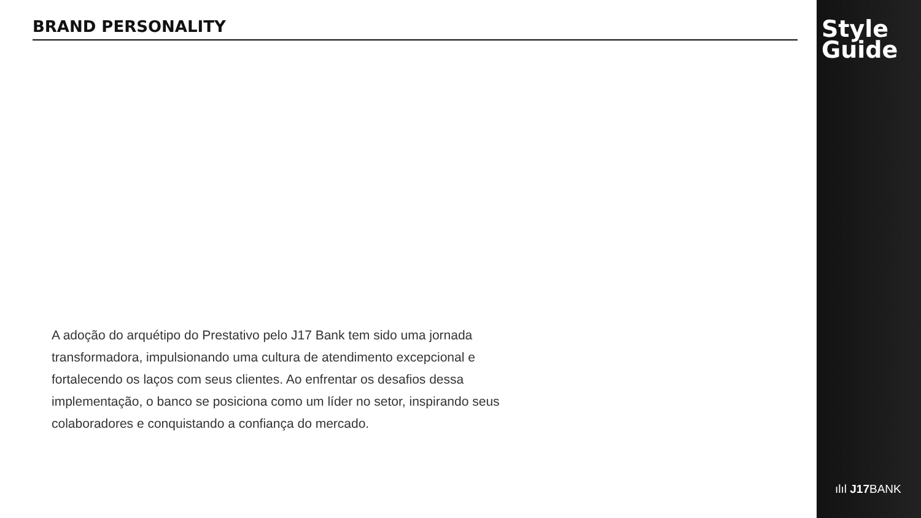BRAND PERSONALITY
A adoção do arquétipo do Prestativo pelo J17 Bank tem sido uma jornada transformadora, impulsionando uma cultura de atendimento excepcional e fortalecendo os laços com seus clientes. Ao enfrentar os desafios dessa implementação, o banco se posiciona como um líder no setor, inspirando seus colaboradores e conquistando a confiança do mercado.
Style
Guide
ılıl J17 BANK